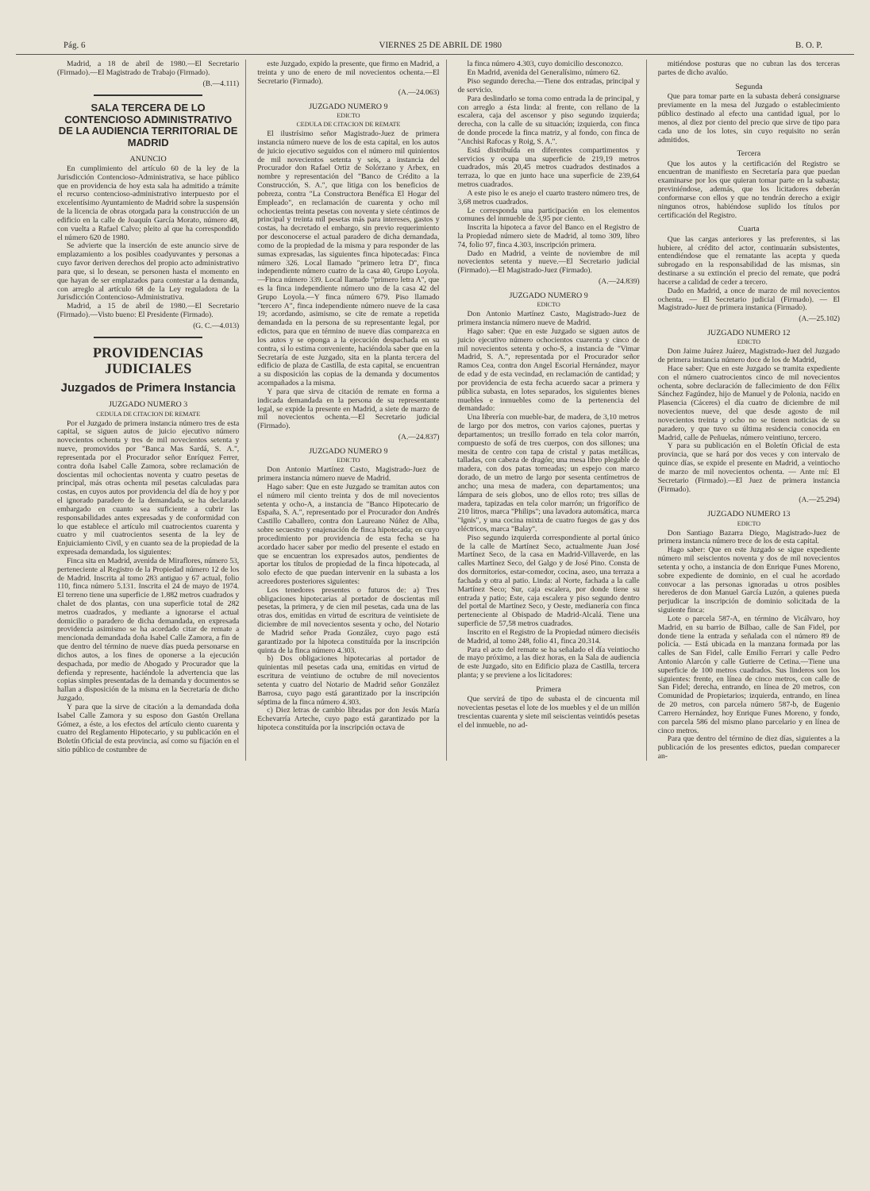Pág. 6 VIERNES 25 DE ABRIL DE 1980 B. O. P.
Madrid, a 18 de abril de 1980.—El Secretario (Firmado).—El Magistrado de Trabajo (Firmado).
(B.—4.111)
SALA TERCERA DE LO CONTENCIOSO ADMINISTRATIVO DE LA AUDIENCIA TERRITORIAL DE MADRID
ANUNCIO
En cumplimiento del artículo 60 de la ley de la Jurisdicción Contencioso-Administrativa, se hace público que en providencia de hoy esta sala ha admitido a trámite el recurso contencioso-administrativo interpuesto por el excelentísimo Ayuntamiento de Madrid sobre la suspensión de la licencia de obras otorgada para la construcción de un edificio en la calle de Joaquín García Morato, número 48, con vuelta a Rafael Calvo; pleito al que ha correspondido el número 620 de 1980.
Se advierte que la inserción de este anuncio sirve de emplazamiento a los posibles coadyuvantes y personas a cuyo favor deriven derechos del propio acto administrativo para que, si lo desean, se personen hasta el momento en que hayan de ser emplazados para contestar a la demanda, con arreglo al artículo 68 de la Ley reguladora de la Jurisdicción Contencioso-Administrativa.
Madrid, a 15 de abril de 1980.—El Secretario (Firmado).—Visto bueno: El Presidente (Firmado).
(G. C.—4.013)
PROVIDENCIAS JUDICIALES
Juzgados de Primera Instancia
JUZGADO NUMERO 3
CEDULA DE CITACION DE REMATE
Por el Juzgado de primera instancia número tres de esta capital, se siguen autos de juicio ejecutivo número novecientos ochenta y tres de mil novecientos setenta y nueve, promovidos por "Banca Mas Sardá, S. A.", representada por el Procurador señor Enríquez Ferrer, contra doña Isabel Calle Zamora, sobre reclamación de doscientas mil ochocientas noventa y cuatro pesetas de principal, más otras ochenta mil pesetas calculadas para costas, en cuyos autos por providencia del día de hoy y por el ignorado paradero de la demandada, se ha declarado embargado en cuanto sea suficiente a cubrir las responsabilidades antes expresadas y de conformidad con lo que establece el artículo mil cuatrocientos cuarenta y cuatro y mil cuatrocientos sesenta de la ley de Enjuiciamiento Civil, y en cuanto sea de la propiedad de la expresada demandada, los siguientes:
Finca sita en Madrid, avenida de Miraflores, número 53, perteneciente al Registro de la Propiedad número 12 de los de Madrid. Inscrita al tomo 283 antiguo y 67 actual, folio 110, finca número 5.131. Inscrita el 24 de mayo de 1974. El terreno tiene una superficie de 1.882 metros cuadrados y chalet de dos plantas, con una superficie total de 282 metros cuadrados, y mediante a ignorarse el actual domicilio o paradero de dicha demandada, en expresada providencia asimismo se ha acordado citar de remate a mencionada demandada doña Isabel Calle Zamora, a fin de que dentro del término de nueve días pueda personarse en dichos autos, a los fines de oponerse a la ejecución despachada, por medio de Abogado y Procurador que la defienda y represente, haciéndole la advertencia que las copias simples presentadas de la demanda y documentos se hallan a disposición de la misma en la Secretaría de dicho Juzgado.
Y para que la sirve de citación a la demandada doña Isabel Calle Zamora y su esposo don Gastón Orellana Gómez, a éste, a los efectos del artículo ciento cuarenta y cuatro del Reglamento Hipotecario, y su publicación en el Boletín Oficial de esta provincia, así como su fijación en el sitio público de costumbre de
este Juzgado, expido la presente, que firmo en Madrid, a treinta y uno de enero de mil novecientos ochenta.—El Secretario (Firmado).
(A.—24.063)
JUZGADO NUMERO 9
EDICTO
CEDULA DE CITACION DE REMATE
El ilustrísimo señor Magistrado-Juez de primera instancia número nueve de los de esta capital, en los autos de juicio ejecutivo seguidos con el número mil quinientos de mil novecientos setenta y seis, a instancia del Procurador don Rafael Ortiz de Solórzano y Arbex, en nombre y representación del "Banco de Crédito a la Construcción, S. A.", que litiga con los beneficios de pobreza, contra "La Constructora Benéfica El Hogar del Empleado", en reclamación de cuarenta y ocho mil ochocientas treinta pesetas con noventa y siete céntimos de principal y treinta mil pesetas más para intereses, gastos y costas, ha decretado el embargo, sin previo requerimiento por desconocerse el actual paradero de dicha demandada, como de la propiedad de la misma y para responder de las sumas expresadas, las siguientes finca hipotecadas: Finca número 326. Local llamado "primero letra D", finca independiente número cuatro de la casa 40, Grupo Loyola.—Finca número 339. Local llamado "primero letra A", que es la finca independiente número uno de la casa 42 del Grupo Loyola.—Y finca número 679. Piso llamado "tercero A", finca independiente número nueve de la casa 19; acordando, asimismo, se cite de remate a repetida demandada en la persona de su representante legal, por edictos, para que en término de nueve días comparezca en los autos y se oponga a la ejecución despachada en su contra, si lo estima conveniente, haciéndola saber que en la Secretaría de este Juzgado, sita en la planta tercera del edificio de plaza de Castilla, de esta capital, se encuentran a su disposición las copias de la demanda y documentos acompañados a la misma.
Y para que sirva de citación de remate en forma a indicada demandada en la persona de su representante legal, se expide la presente en Madrid, a siete de marzo de mil novecientos ochenta.—El Secretario judicial (Firmado).
(A.—24.837)
JUZGADO NUMERO 9
EDICTO
Don Antonio Martínez Casto, Magistrado-Juez de primera instancia número nueve de Madrid.
Hago saber: Que en este Juzgado se tramitan autos con el número mil ciento treinta y dos de mil novecientos setenta y ocho-A, a instancia de "Banco Hipotecario de España, S. A.", representado por el Procurador don Andrés Castillo Caballero, contra don Laureano Núñez de Alba, sobre secuestro y enajenación de finca hipotecada; en cuyo procedimiento por providencia de esta fecha se ha acordado hacer saber por medio del presente el estado en que se encuentran los expresados autos, pendientes de aportar los títulos de propiedad de la finca hipotecada, al solo efecto de que puedan intervenir en la subasta a los acreedores posteriores siguientes:
Los tenedores presentes o futuros de: a) Tres obligaciones hipotecarias al portador de doscientas mil pesetas, la primera, y de cien mil pesetas, cada una de las otras dos, emitidas en virtud de escritura de veintisiete de diciembre de mil novecientos sesenta y ocho, del Notario de Madrid señor Prada González, cuyo pago está garantizado por la hipoteca constituída por la inscripción quinta de la finca número 4.303.
b) Dos obligaciones hipotecarias al portador de quinientas mil pesetas cada una, emitidas en virtud de escritura de veintiuno de octubre de mil novecientos setenta y cuatro del Notario de Madrid señor González Barrosa, cuyo pago está garantizado por la inscripción séptima de la finca número 4.303.
c) Diez letras de cambio libradas por don Jesús María Echevarría Arteche, cuyo pago está garantizado por la hipoteca constituída por la inscripción octava de
la finca número 4.303, cuyo domicilio desconozco.
En Madrid, avenida del Generalísimo, número 62.
Piso segundo derecha.—Tiene dos entradas, principal y de servicio.
Para deslindarlo se toma como entrada la de principal, y con arreglo a ésta linda: al frente, con rellano de la escalera, caja del ascensor y piso segundo izquierda; derecha, con la calle de su situación; izquierda, con finca de donde procede la finca matriz, y al fondo, con finca de "Anchisi Rafocas y Roig, S. A.".
Está distribuída en diferentes compartimentos y servicios y ocupa una superficie de 219,19 metros cuadrados, más 20,45 metros cuadrados destinados a terraza, lo que en junto hace una superficie de 239,64 metros cuadrados.
A este piso le es anejo el cuarto trastero número tres, de 3,68 metros cuadrados.
Le corresponda una participación en los elementos comunes del inmueble de 3,95 por ciento.
Inscrita la hipoteca a favor del Banco en el Registro de la Propiedad número siete de Madrid, al tomo 309, libro 74, folio 97, finca 4.303, inscripción primera.
Dado en Madrid, a veinte de noviembre de mil novecientos setenta y nueve.—El Secretario judicial (Firmado).—El Magistrado-Juez (Firmado).
(A.—24.839)
JUZGADO NUMERO 9
EDICTO
Don Antonio Martínez Casto, Magistrado-Juez de primera instancia número nueve de Madrid.
Hago saber: Que en este Juzgado se siguen autos de juicio ejecutivo número ochocientos cuarenta y cinco de mil novecientos setenta y ocho-S, a instancia de "Vimar Madrid, S. A.", representada por el Procurador señor Ramos Cea, contra don Angel Escorial Hernández, mayor de edad y de esta vecindad, en reclamación de cantidad; y por providencia de esta fecha acuerdo sacar a primera y pública subasta, en lotes separados, los siguientes bienes muebles e inmuebles como de la pertenencia del demandado:
Una librería con mueble-bar, de madera, de 3,10 metros de largo por dos metros, con varios cajones, puertas y departamentos; un tresillo forrado en tela color marrón, compuesto de sofá de tres cuerpos, con dos sillones; una mesita de centro con tapa de cristal y patas metálicas, talladas, con cabeza de dragón; una mesa libro plegable de madera, con dos patas torneadas; un espejo con marco dorado, de un metro de largo por sesenta centímetros de ancho; una mesa de madera, con departamentos; una lámpara de seis globos, uno de ellos roto; tres sillas de madera, tapizadas en tela color marrón; un frigorífico de 210 litros, marca "Philips"; una lavadora automática, marca "Ignis", y una cocina mixta de cuatro fuegos de gas y dos eléctricos, marca "Balay".
Piso segundo izquierda correspondiente al portal único de la calle de Martínez Seco, actualmente Juan José Martínez Seco, de la casa en Madrid-Villaverde, en las calles Martínez Seco, del Galgo y de José Pino. Consta de dos dormitorios, estar-comedor, cocina, aseo, una terraza a fachada y otra al patio. Linda: al Norte, fachada a la calle Martínez Seco; Sur, caja escalera, por donde tiene su entrada y patio; Este, caja escalera y piso segundo dentro del portal de Martínez Seco, y Oeste, medianería con finca perteneciente al Obispado de Madrid-Alcalá. Tiene una superficie de 57,58 metros cuadrados.
Inscrito en el Registro de la Propiedad número dieciséis de Madrid, al tomo 248, folio 41, finca 20.314.
Para el acto del remate se ha señalado el día veintiocho de mayo próximo, a las diez horas, en la Sala de audiencia de este Juzgado, sito en Edificio plaza de Castilla, tercera planta; y se previene a los licitadores:
Primera
Que servirá de tipo de subasta el de cincuenta mil novecientas pesetas el lote de los muebles y el de un millón trescientas cuarenta y siete mil seiscientas veintidós pesetas el del inmueble, no ad-
mitiéndose posturas que no cubran las dos terceras partes de dicho avalúo.
Segunda
Que para tomar parte en la subasta deberá consignarse previamente en la mesa del Juzgado o establecimiento público destinado al efecto una cantidad igual, por lo menos, al diez por ciento del precio que sirve de tipo para cada uno de los lotes, sin cuyo requisito no serán admitidos.
Tercera
Que los autos y la certificación del Registro se encuentran de manifiesto en Secretaría para que puedan examinarse por los que quieran tomar parte en la subasta; previniéndose, además, que los licitadores deberán conformarse con ellos y que no tendrán derecho a exigir ningunos otros, habiéndose suplido los títulos por certificación del Registro.
Cuarta
Que las cargas anteriores y las preferentes, si las hubiere, al crédito del actor, continuarán subsistentes, entendiéndose que el rematante las acepta y queda subrogado en la responsabilidad de las mismas, sin destinarse a su extinción el precio del remate, que podrá hacerse a calidad de ceder a tercero.
Dado en Madrid, a once de marzo de mil novecientos ochenta. — El Secretario judicial (Firmado). — El Magistrado-Juez de primera instanica (Firmado).
(A.—25.102)
JUZGADO NUMERO 12
EDICTO
Don Jaime Juárez Juárez, Magistrado-Juez del Juzgado de primera instancia número doce de los de Madrid,
Hace saber: Que en este Juzgado se tramita expediente con el número cuatrocientos cinco de mil novecientos ochenta, sobre declaración de fallecimiento de don Félix Sánchez Fagúndez, hijo de Manuel y de Polonia, nacido en Plasencia (Cáceres) el día cuatro de diciembre de mil novecientos nueve, del que desde agosto de mil novecientos treinta y ocho no se tienen noticias de su paradero, y que tuvo su última residencia conocida en Madrid, calle de Peñuelas, número veintiuno, tercero.
Y para su publicación en el Boletín Oficial de esta provincia, que se hará por dos veces y con intervalo de quince días, se expide el presente en Madrid, a veintiocho de marzo de mil novecientos ochenta. — Ante mí: El Secretario (Firmado).—El Juez de primera instancia (Firmado).
(A.—25.294)
JUZGADO NUMERO 13
EDICTO
Don Santiago Bazarra Diego, Magistrado-Juez de primera instancia número trece de los de esta capital.
Hago saber: Que en este Juzgado se sigue expediente número mil seiscientos noventa y dos de mil novecientos setenta y ocho, a instancia de don Enrique Funes Moreno, sobre expediente de dominio, en el cual he acordado convocar a las personas ignoradas u otros posibles herederos de don Manuel García Luzón, a quienes pueda perjudicar la inscripción de dominio solicitada de la siguiente finca:
Lote o parcela 587-A, en término de Vicálvaro, hoy Madrid, en su barrio de Bilbao, calle de San Fidel, por donde tiene la entrada y señalada con el número 89 de policía. — Está ubicada en la manzana formada por las calles de San Fidel, calle Emilio Ferrari y calle Pedro Antonio Alarcón y calle Gutierre de Cetina.—Tiene una superficie de 100 metros cuadrados. Sus linderos son los siguientes: frente, en línea de cinco metros, con calle de San Fidel; derecha, entrando, en línea de 20 metros, con Comunidad de Propietarios; izquierda, entrando, en línea de 20 metros, con parcela número 587-b, de Eugenio Carrero Hernández, hoy Enrique Funes Moreno, y fondo, con parcela 586 del mismo plano parcelario y en línea de cinco metros.
Para que dentro del término de diez días, siguientes a la publicación de los presentes edictos, puedan comparecer an-